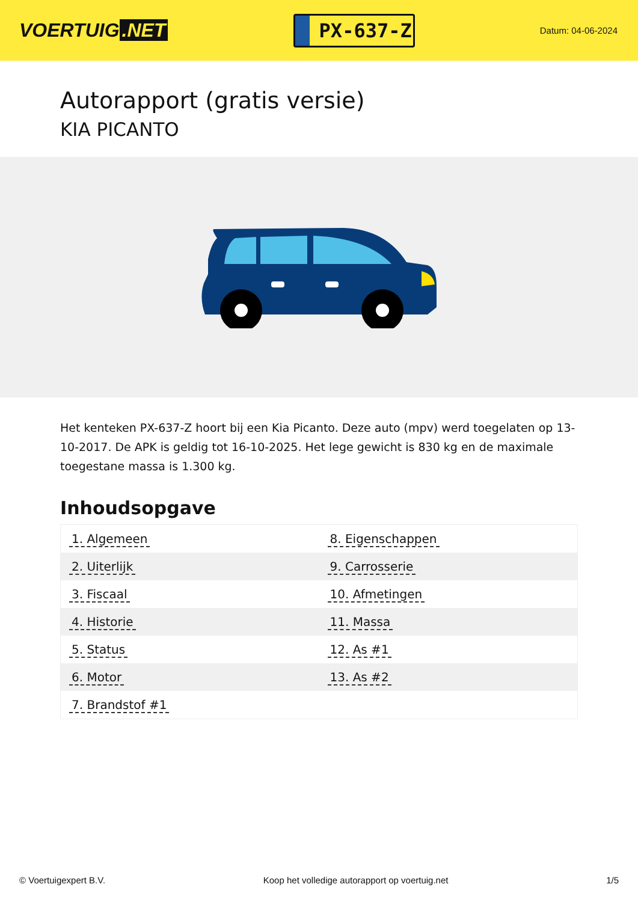VOERTUIG.NET
PX-637-Z
Datum: 04-06-2024
Autorapport (gratis versie)
KIA PICANTO
Het kenteken PX-637-Z hoort bij een Kia Picanto. Deze auto (mpv) werd toegelaten op 13-10-2017. De APK is geldig tot 16-10-2025. Het lege gewicht is 830 kg en de maximale toegestane massa is 1.300 kg.
Inhoudsopgave
| 1. Algemeen | 8. Eigenschappen |
| 2. Uiterlijk | 9. Carrosserie |
| 3. Fiscaal | 10. Afmetingen |
| 4. Historie | 11. Massa |
| 5. Status | 12. As #1 |
| 6. Motor | 13. As #2 |
| 7. Brandstof #1 | |
© Voertuigexpert B.V. Koop het volledige autorapport op voertuig.net 1/5